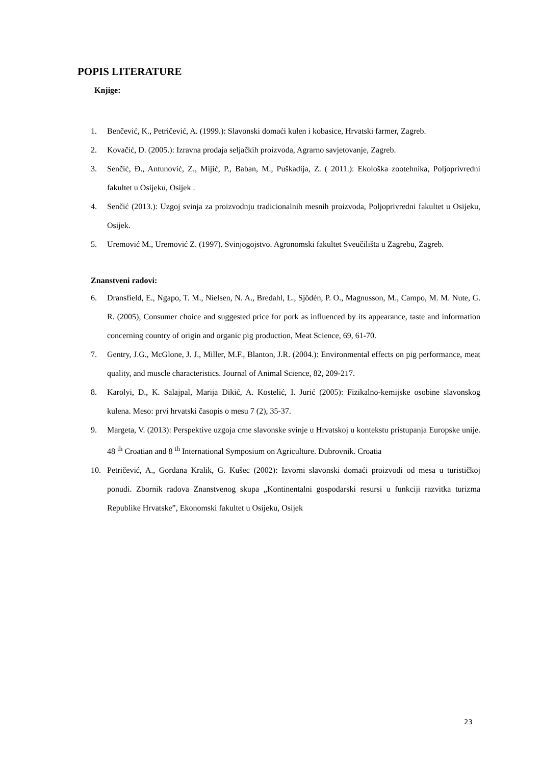POPIS LITERATURE
Knjige:
1. Benčević, K., Petričević, A. (1999.): Slavonski domaći kulen i kobasice, Hrvatski farmer, Zagreb.
2. Kovačić, D. (2005.): Izravna prodaja seljačkih proizvoda, Agrarno savjetovanje, Zagreb.
3. Senčić, Đ., Antunović, Z., Mijić, P., Baban, M., Puškadija, Z. ( 2011.): Ekološka zootehnika, Poljoprivredni fakultet u Osijeku, Osijek .
4. Senčić (2013.): Uzgoj svinja za proizvodnju tradicionalnih mesnih proizvoda, Poljoprivredni fakultet u Osijeku, Osijek.
5. Uremović M., Uremović Z. (1997). Svinjogojstvo. Agronomski fakultet Sveučilišta u Zagrebu, Zagreb.
Znanstveni radovi:
6. Dransfield, E., Ngapo, T. M., Nielsen, N. A., Bredahl, L., Sjödén, P. O., Magnusson, M., Campo, M. M. Nute, G. R. (2005), Consumer choice and suggested price for pork as influenced by its appearance, taste and information concerning country of origin and organic pig production, Meat Science, 69, 61-70.
7. Gentry, J.G., McGlone, J. J., Miller, M.F., Blanton, J.R. (2004.): Environmental effects on pig performance, meat quality, and muscle characteristics. Journal of Animal Science, 82, 209-217.
8. Karolyi, D., K. Salajpal, Marija Đikić, A. Kostelić, I. Jurić (2005): Fizikalno-kemijske osobine slavonskog kulena. Meso: prvi hrvatski časopis o mesu 7 (2), 35-37.
9. Margeta, V. (2013): Perspektive uzgoja crne slavonske svinje u Hrvatskoj u kontekstu pristupanja Europske unije. 48 <sup>th</sup> Croatian and 8 <sup>th</sup> International Symposium on Agriculture. Dubrovnik. Croatia
10. Petričević, A., Gordana Kralik, G. Kušec (2002): Izvorni slavonski domaći proizvodi od mesa u turističkoj ponudi. Zbornik radova Znanstvenog skupa „Kontinentalni gospodarski resursi u funkciji razvitka turizma Republike Hrvatske”, Ekonomski fakultet u Osijeku, Osijek
23